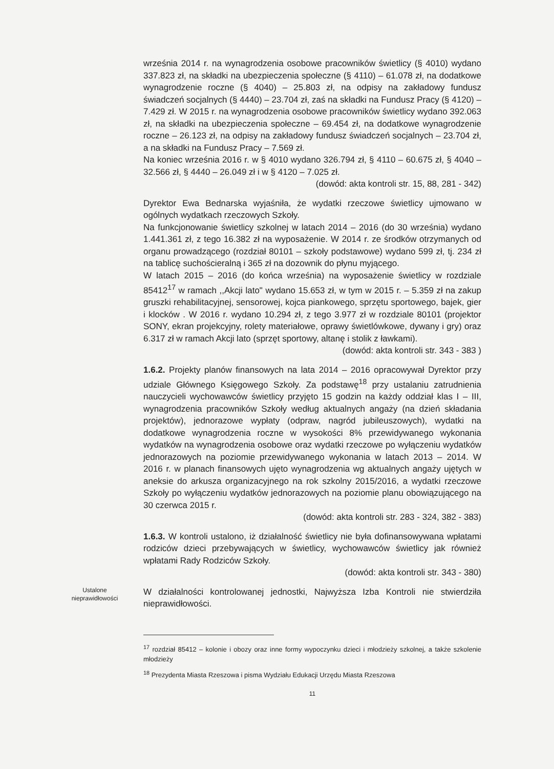września 2014 r. na wynagrodzenia osobowe pracowników świetlicy (§ 4010) wydano 337.823 zł, na składki na ubezpieczenia społeczne (§ 4110) – 61.078 zł, na dodatkowe wynagrodzenie roczne (§ 4040) – 25.803 zł, na odpisy na zakładowy fundusz świadczeń socjalnych (§ 4440) – 23.704 zł, zaś na składki na Fundusz Pracy (§ 4120) – 7.429 zł. W 2015 r. na wynagrodzenia osobowe pracowników świetlicy wydano 392.063 zł, na składki na ubezpieczenia społeczne – 69.454 zł, na dodatkowe wynagrodzenie roczne – 26.123 zł, na odpisy na zakładowy fundusz świadczeń socjalnych – 23.704 zł, a na składki na Fundusz Pracy – 7.569 zł.
Na koniec września 2016 r. w § 4010 wydano 326.794 zł, § 4110 – 60.675 zł, § 4040 – 32.566 zł, § 4440 – 26.049 zł i w § 4120 – 7.025 zł.
(dowód: akta kontroli str. 15, 88, 281 - 342)
Dyrektor Ewa Bednarska wyjaśniła, że wydatki rzeczowe świetlicy ujmowano w ogólnych wydatkach rzeczowych Szkoły.
Na funkcjonowanie świetlicy szkolnej w latach 2014 – 2016 (do 30 września) wydano 1.441.361 zł, z tego 16.382 zł na wyposażenie. W 2014 r. ze środków otrzymanych od organu prowadzącego (rozdział 80101 – szkoły podstawowe) wydano 599 zł, tj. 234 zł na tablicę suchościeralną i 365 zł na dozownik do płynu myjącego.
W latach 2015 – 2016 (do końca września) na wyposażenie świetlicy w rozdziale 85412<sup>17</sup> w ramach ,,Akcji lato" wydano 15.653 zł, w tym w 2015 r. – 5.359 zł na zakup gruszki rehabilitacyjnej, sensorowej, kojca piankowego, sprzętu sportowego, bajek, gier i klocków . W 2016 r. wydano 10.294 zł, z tego 3.977 zł w rozdziale 80101 (projektor SONY, ekran projekcyjny, rolety materiałowe, oprawy świetlówkowe, dywany i gry) oraz 6.317 zł w ramach Akcji lato (sprzęt sportowy, altanę i stolik z ławkami).
(dowód: akta kontroli str. 343 - 383 )
1.6.2. Projekty planów finansowych na lata 2014 – 2016 opracowywał Dyrektor przy udziale Głównego Księgowego Szkoły. Za podstawę<sup>18</sup> przy ustalaniu zatrudnienia nauczycieli wychowawców świetlicy przyjęto 15 godzin na każdy oddział klas I – III, wynagrodzenia pracowników Szkoły według aktualnych angaży (na dzień składania projektów), jednorazowe wypłaty (odpraw, nagród jubileuszowych), wydatki na dodatkowe wynagrodzenia roczne w wysokości 8% przewidywanego wykonania wydatków na wynagrodzenia osobowe oraz wydatki rzeczowe po wyłączeniu wydatków jednorazowych na poziomie przewidywanego wykonania w latach 2013 – 2014. W 2016 r. w planach finansowych ujęto wynagrodzenia wg aktualnych angaży ujętych w aneksie do arkusza organizacyjnego na rok szkolny 2015/2016, a wydatki rzeczowe Szkoły po wyłączeniu wydatków jednorazowych na poziomie planu obowiązującego na 30 czerwca 2015 r.
(dowód: akta kontroli str. 283 - 324, 382 - 383)
1.6.3. W kontroli ustalono, iż działalność świetlicy nie była dofinansowywana wpłatami rodziców dzieci przebywających w świetlicy, wychowawców świetlicy jak również wpłatami Rady Rodziców Szkoły.
(dowód: akta kontroli str. 343 - 380)
Ustalone nieprawidłowości
W działalności kontrolowanej jednostki, Najwyższa Izba Kontroli nie stwierdziła nieprawidłowości.
<sup>17</sup> rozdział 85412 – kolonie i obozy oraz inne formy wypoczynku dzieci i młodzieży szkolnej, a także szkolenie młodzieży
<sup>18</sup> Prezydenta Miasta Rzeszowa i pisma Wydziału Edukacji Urzędu Miasta Rzeszowa
11